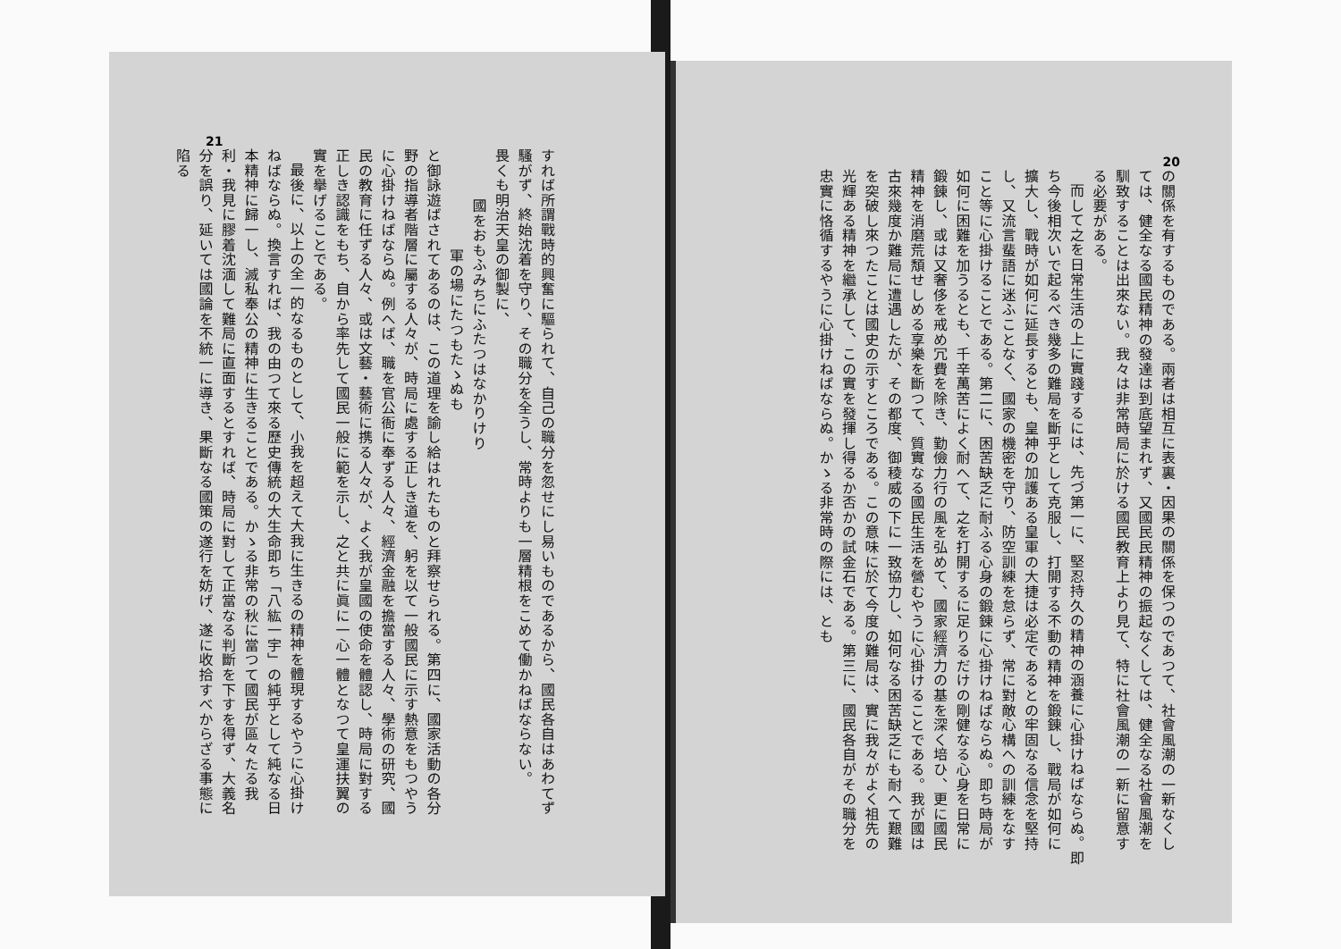20
の關係を有するものである。兩者は相互に表裏・因果の關係を保つのであつて、社會風潮の一新なくしては、健全なる國民精神の發達は到底望まれず、又國民民精神の振起なくしては、健全なる社會風潮を馴致することは出來ない。我々は非常時局に於ける國民教育上より見て、特に社會風潮の一新に留意する必要がある。
而して之を日常生活の上に實踐するには、先づ第一に、堅忍持久の精神の涵養に心掛けねばならぬ。即ち今後相次いで起るべき幾多の難局を斷乎として克服し、打開する不動の精神を鍛錬し、戰局が如何に擴大し、戰時が如何に延長するとも、皇神の加護ある皇軍の大捷は必定であるとの牢固なる信念を堅持し、又流言蜚語に迷ふことなく、國家の機密を守り、防空訓練を怠らず、常に對敵心構への訓練をなすこと等に心掛けることである。第二に、困苦缺乏に耐ふる心身の鍛錬に心掛けねばならぬ。即ち時局が如何に困難を加うるとも、千辛萬苦によく耐へて、之を打開するに足りるだけの剛健なる心身を日常に鍛錬し、或は又奢侈を戒め冗費を除き、勤儉力行の風を弘めて、國家經濟力の基を深く培ひ、更に國民精神を消磨荒頽せしめる享樂を斷つて、質實なる國民生活を營むやうに心掛けることである。我が國は古來幾度か難局に遭遇したが、その都度、御稜威の下に一致協力し、如何なる困苦缺乏にも耐へて艱難を突破し來つたことは國史の示すところである。この意味に於て今度の難局は、實に我々がよく祖先の光輝ある精神を繼承して、この實を發揮し得るか否かの試金石である。第三に、國民各自がその職分を忠實に恪循するやうに心掛けねばならぬ。かゝる非常時の際には、とも
21
すれば所謂戰時的興奮に驅られて、自己の職分を忽せにし易いものであるから、國民各自はあわてず騷がず、終始沈着を守り、その職分を全うし、常時よりも一層精根をこめて働かねばならない。
畏くも明治天皇の御製に、
國をおもふみちにふたつはなかりけり
軍の場にたつもたゝぬも
と御詠遊ばされてあるのは、この道理を諭し給はれたものと拜察せられる。第四に、國家活動の各分野の指導者階層に屬する人々が、時局に處する正しき道を、躬を以て一般國民に示す熱意をもつやうに心掛けねばならぬ。例へば、職を官公衙に奉ずる人々、經濟金融を擔當する人々、學術の研究、國民の教育に任ずる人々、或は文藝・藝術に携る人々が、よく我が皇國の使命を體認し、時局に對する正しき認識をもち、自から率先して國民一般に範を示し、之と共に眞に一心一體となつて皇運扶翼の實を擧げることである。
最後に、以上の全一的なるものとして、小我を超えて大我に生きるの精神を體現するやうに心掛けねばならぬ。換言すれば、我の由つて來る歷史傳統の大生命即ち「八紘一宇」の純乎として純なる日本精神に歸一し、滅私奉公の精神に生きることである。かゝる非常の秋に當つて國民が區々たる我利・我見に膠着沈湎して難局に直面するとすれば、時局に對して正當なる判斷を下すを得ず、大義名分を誤り、延いては國論を不統一に導き、果斷なる國策の遂行を妨げ、遂に收拾すべからざる事態に陷る